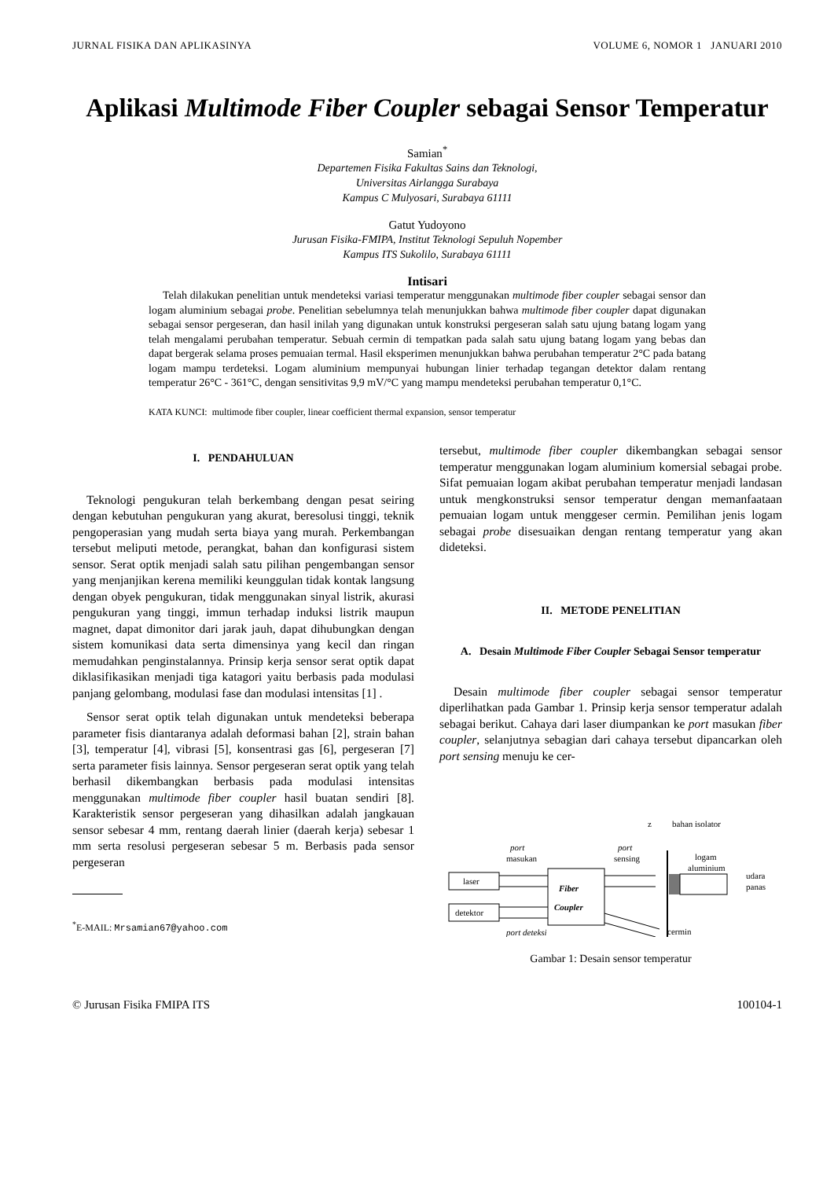JURNAL FISIKA DAN APLIKASINYA VOLUME 6, NOMOR 1 JANUARI 2010
Aplikasi Multimode Fiber Coupler sebagai Sensor Temperatur
Samian<sup>*</sup>
Departemen Fisika Fakultas Sains dan Teknologi,
Universitas Airlangga Surabaya
Kampus C Mulyosari, Surabaya 61111
Gatut Yudoyono
Jurusan Fisika-FMIPA, Institut Teknologi Sepuluh Nopember
Kampus ITS Sukolilo, Surabaya 61111
Intisari
Telah dilakukan penelitian untuk mendeteksi variasi temperatur menggunakan multimode fiber coupler sebagai sensor dan logam aluminium sebagai probe. Penelitian sebelumnya telah menunjukkan bahwa multimode fiber coupler dapat digunakan sebagai sensor pergeseran, dan hasil inilah yang digunakan untuk konstruksi pergeseran salah satu ujung batang logam yang telah mengalami perubahan temperatur. Sebuah cermin di tempatkan pada salah satu ujung batang logam yang bebas dan dapat bergerak selama proses pemuaian termal. Hasil eksperimen menunjukkan bahwa perubahan temperatur 2°C pada batang logam mampu terdeteksi. Logam aluminium mempunyai hubungan linier terhadap tegangan detektor dalam rentang temperatur 26°C - 361°C, dengan sensitivitas 9,9 mV/°C yang mampu mendeteksi perubahan temperatur 0,1°C.
KATA KUNCI: multimode fiber coupler, linear coefficient thermal expansion, sensor temperatur
I. PENDAHULUAN
Teknologi pengukuran telah berkembang dengan pesat seiring dengan kebutuhan pengukuran yang akurat, beresolusi tinggi, teknik pengoperasian yang mudah serta biaya yang murah. Perkembangan tersebut meliputi metode, perangkat, bahan dan konfigurasi sistem sensor. Serat optik menjadi salah satu pilihan pengembangan sensor yang menjanjikan kerena memiliki keunggulan tidak kontak langsung dengan obyek pengukuran, tidak menggunakan sinyal listrik, akurasi pengukuran yang tinggi, immun terhadap induksi listrik maupun magnet, dapat dimonitor dari jarak jauh, dapat dihubungkan dengan sistem komunikasi data serta dimensinya yang kecil dan ringan memudahkan penginstalannya. Prinsip kerja sensor serat optik dapat diklasifikasikan menjadi tiga katagori yaitu berbasis pada modulasi panjang gelombang, modulasi fase dan modulasi intensitas [1] .
Sensor serat optik telah digunakan untuk mendeteksi beberapa parameter fisis diantaranya adalah deformasi bahan [2], strain bahan [3], temperatur [4], vibrasi [5], konsentrasi gas [6], pergeseran [7] serta parameter fisis lainnya. Sensor pergeseran serat optik yang telah berhasil dikembangkan berbasis pada modulasi intensitas menggunakan multimode fiber coupler hasil buatan sendiri [8]. Karakteristik sensor pergeseran yang dihasilkan adalah jangkauan sensor sebesar 4 mm, rentang daerah linier (daerah kerja) sebesar 1 mm serta resolusi pergeseran sebesar 5 m. Berbasis pada sensor pergeseran
<sup>*</sup> E-MAIL: Mrsamian67@yahoo.com
tersebut, multimode fiber coupler dikembangkan sebagai sensor temperatur menggunakan logam aluminium komersial sebagai probe. Sifat pemuaian logam akibat perubahan temperatur menjadi landasan untuk mengkonstruksi sensor temperatur dengan memanfaataan pemuaian logam untuk menggeser cermin. Pemilihan jenis logam sebagai probe disesuaikan dengan rentang temperatur yang akan dideteksi.
II. METODE PENELITIAN
A. Desain Multimode Fiber Coupler Sebagai Sensor temperatur
Desain multimode fiber coupler sebagai sensor temperatur diperlihatkan pada Gambar 1. Prinsip kerja sensor temperatur adalah sebagai berikut. Cahaya dari laser diumpankan ke port masukan fiber coupler, selanjutnya sebagian dari cahaya tersebut dipancarkan oleh port sensing menuju ke cer-
laser
detektor
Fiber
Coupler
port
masukan
port
sensing
z
bahan isolator
logam
aluminium
udara
panas
cermin
port deteksi
Gambar 1: Desain sensor temperatur
© Jurusan Fisika FMIPA ITS 100104-1